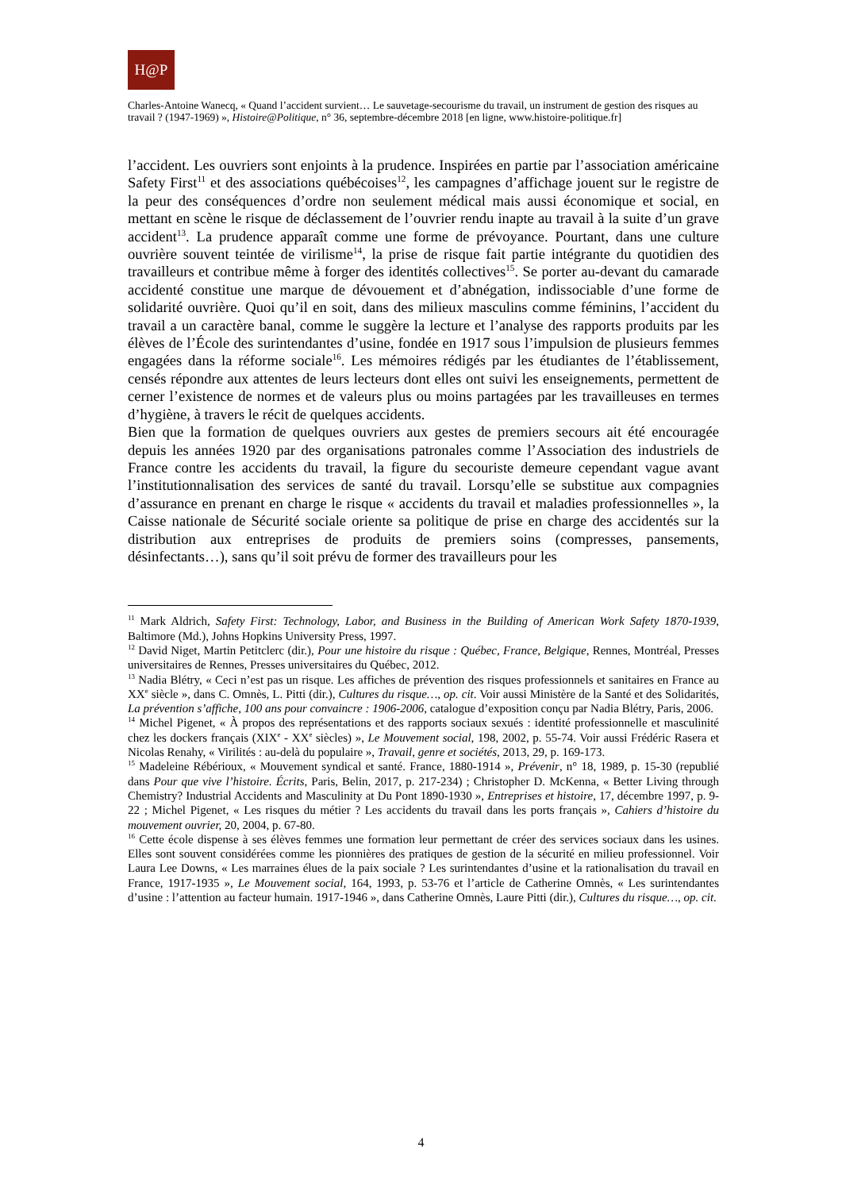H@P
Charles-Antoine Wanecq, « Quand l’accident survient… Le sauvetage-secourisme du travail, un instrument de gestion des risques au travail ? (1947-1969) », Histoire@Politique, n° 36, septembre-décembre 2018 [en ligne, www.histoire-politique.fr]
l’accident. Les ouvriers sont enjoints à la prudence. Inspirées en partie par l’association américaine Safety First<sup>11</sup> et des associations québécoises<sup>12</sup>, les campagnes d’affichage jouent sur le registre de la peur des conséquences d’ordre non seulement médical mais aussi économique et social, en mettant en scène le risque de déclassement de l’ouvrier rendu inapte au travail à la suite d’un grave accident<sup>13</sup>. La prudence apparaît comme une forme de prévoyance. Pourtant, dans une culture ouvrière souvent teintée de virilisme<sup>14</sup>, la prise de risque fait partie intégrante du quotidien des travailleurs et contribue même à forger des identités collectives<sup>15</sup>. Se porter au-devant du camarade accidenté constitue une marque de dévouement et d’abnégation, indissociable d’une forme de solidarité ouvrière. Quoi qu’il en soit, dans des milieux masculins comme féminins, l’accident du travail a un caractère banal, comme le suggère la lecture et l’analyse des rapports produits par les élèves de l’École des surintendantes d’usine, fondée en 1917 sous l’impulsion de plusieurs femmes engagées dans la réforme sociale<sup>16</sup>. Les mémoires rédigés par les étudiantes de l’établissement, censés répondre aux attentes de leurs lecteurs dont elles ont suivi les enseignements, permettent de cerner l’existence de normes et de valeurs plus ou moins partagées par les travailleuses en termes d’hygiène, à travers le récit de quelques accidents.
Bien que la formation de quelques ouvriers aux gestes de premiers secours ait été encouragée depuis les années 1920 par des organisations patronales comme l’Association des industriels de France contre les accidents du travail, la figure du secouriste demeure cependant vague avant l’institutionnalisation des services de santé du travail. Lorsqu’elle se substitue aux compagnies d’assurance en prenant en charge le risque « accidents du travail et maladies professionnelles », la Caisse nationale de Sécurité sociale oriente sa politique de prise en charge des accidentés sur la distribution aux entreprises de produits de premiers soins (compresses, pansements, désinfectants…), sans qu’il soit prévu de former des travailleurs pour les
<sup>11</sup> Mark Aldrich, Safety First: Technology, Labor, and Business in the Building of American Work Safety 1870-1939, Baltimore (Md.), Johns Hopkins University Press, 1997.
<sup>12</sup> David Niget, Martin Petitclerc (dir.), Pour une histoire du risque : Québec, France, Belgique, Rennes, Montréal, Presses universitaires de Rennes, Presses universitaires du Québec, 2012.
<sup>13</sup> Nadia Blétry, « Ceci n’est pas un risque. Les affiches de prévention des risques professionnels et sanitaires en France au XX<sup>e</sup> siècle », dans C. Omnès, L. Pitti (dir.), Cultures du risque…, op. cit. Voir aussi Ministère de la Santé et des Solidarités, La prévention s’affiche, 100 ans pour convaincre : 1906-2006, catalogue d’exposition conçu par Nadia Blétry, Paris, 2006.
<sup>14</sup> Michel Pigenet, « À propos des représentations et des rapports sociaux sexués : identité professionnelle et masculinité chez les dockers français (XIX<sup>e</sup> - XX<sup>e</sup> siècles) », Le Mouvement social, 198, 2002, p. 55-74. Voir aussi Frédéric Rasera et Nicolas Renahy, « Virilités : au-delà du populaire », Travail, genre et sociétés, 2013, 29, p. 169-173.
<sup>15</sup> Madeleine Rébérioux, « Mouvement syndical et santé. France, 1880-1914 », Prévenir, n° 18, 1989, p. 15-30 (republié dans Pour que vive l’histoire. Écrits, Paris, Belin, 2017, p. 217-234) ; Christopher D. McKenna, « Better Living through Chemistry? Industrial Accidents and Masculinity at Du Pont 1890-1930 », Entreprises et histoire, 17, décembre 1997, p. 9-22 ; Michel Pigenet, « Les risques du métier ? Les accidents du travail dans les ports français », Cahiers d’histoire du mouvement ouvrier, 20, 2004, p. 67-80.
<sup>16</sup> Cette école dispense à ses élèves femmes une formation leur permettant de créer des services sociaux dans les usines. Elles sont souvent considérées comme les pionnières des pratiques de gestion de la sécurité en milieu professionnel. Voir Laura Lee Downs, « Les marraines élues de la paix sociale ? Les surintendantes d’usine et la rationalisation du travail en France, 1917-1935 », Le Mouvement social, 164, 1993, p. 53-76 et l’article de Catherine Omnès, « Les surintendantes d’usine : l’attention au facteur humain. 1917-1946 », dans Catherine Omnès, Laure Pitti (dir.), Cultures du risque…, op. cit.
4